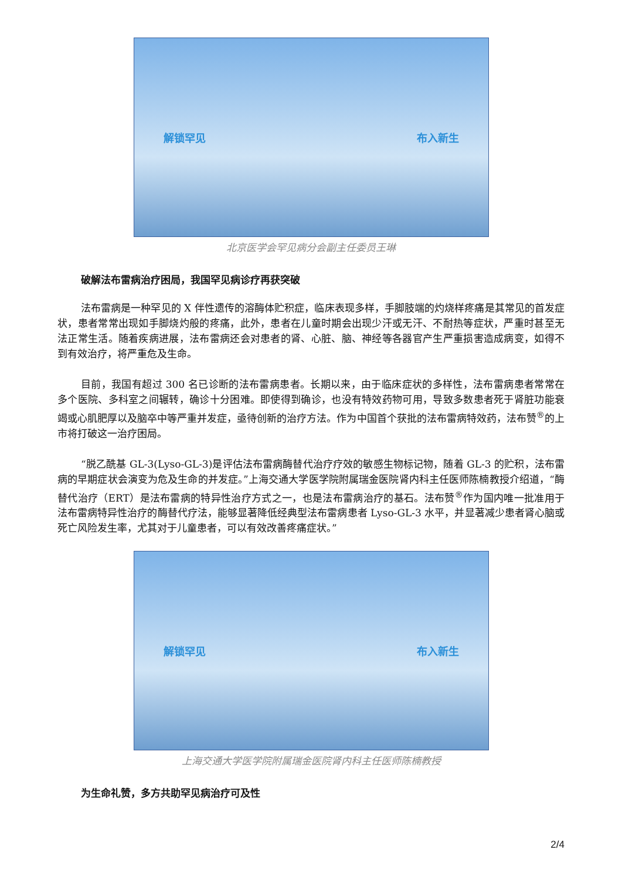解锁罕见 布入新生
北京医学会罕见病分会副主任委员王琳
破解法布雷病治疗困局，我国罕见病诊疗再获突破
法布雷病是一种罕见的 X 伴性遗传的溶酶体贮积症，临床表现多样，手脚肢端的灼烧样疼痛是其常见的首发症状，患者常常出现如手脚烧灼般的疼痛，此外，患者在儿童时期会出现少汗或无汗、不耐热等症状，严重时甚至无法正常生活。随着疾病进展，法布雷病还会对患者的肾、心脏、脑、神经等各器官产生严重损害造成病变，如得不到有效治疗，将严重危及生命。
目前，我国有超过 300 名已诊断的法布雷病患者。长期以来，由于临床症状的多样性，法布雷病患者常常在多个医院、多科室之间辗转，确诊十分困难。即使得到确诊，也没有特效药物可用，导致多数患者死于肾脏功能衰竭或心肌肥厚以及脑卒中等严重并发症，亟待创新的治疗方法。作为中国首个获批的法布雷病特效药，法布赞<sup>®</sup>的上市将打破这一治疗困局。
“脱乙酰基 GL-3(Lyso-GL-3)是评估法布雷病酶替代治疗疗效的敏感生物标记物，随着 GL-3 的贮积，法布雷病的早期症状会演变为危及生命的并发症。”上海交通大学医学院附属瑞金医院肾内科主任医师陈楠教授介绍道，“酶替代治疗（ERT）是法布雷病的特异性治疗方式之一，也是法布雷病治疗的基石。法布赞<sup>®</sup>作为国内唯一批准用于法布雷病特异性治疗的酶替代疗法，能够显著降低经典型法布雷病患者 Lyso-GL-3 水平，并显著减少患者肾心脑或死亡风险发生率，尤其对于儿童患者，可以有效改善疼痛症状。”
解锁罕见 布入新生
上海交通大学医学院附属瑞金医院肾内科主任医师陈楠教授
为生命礼赞，多方共助罕见病治疗可及性
2/4